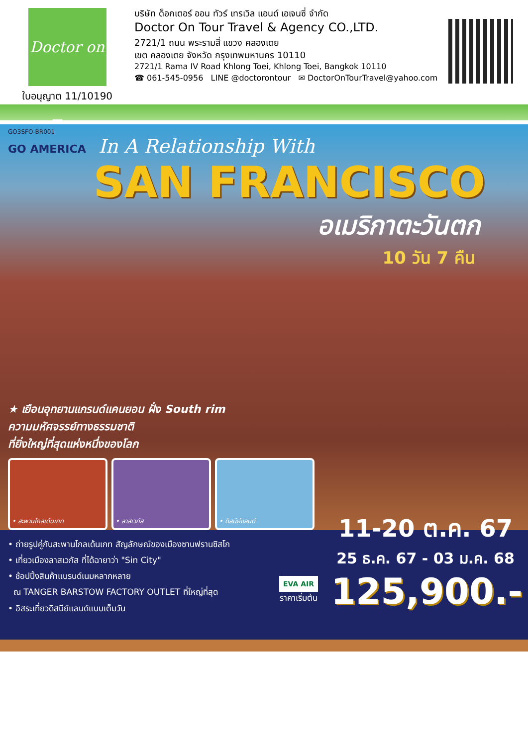Doctor on Tour
ใบอนุญาต 11/10190
บริษัท ด็อกเตอร์ ออน ทัวร์ เทรเวิล แอนด์ เอเจนซี่ จำกัด
Doctor On Tour Travel & Agency CO.,LTD.
2721/1 ถนน พระรามสี่ แขวง คลองเตย
เขต คลองเตย จังหวัด กรุงเทพมหานคร 10110
2721/1 Rama IV Road Khlong Toei, Khlong Toei, Bangkok 10110
☎ 061-545-0956 LINE @doctorontour ✉ DoctorOnTourTravel@yahoo.com
GO3SFO-BR001
GO AMERICA In A Relationship With
SAN FRANCISCO
อเมริกาตะวันตก
10 วัน 7 คืน
★ เยือนอุทยานแกรนด์แคนยอน ฝั่ง South rim
ความมหัศจรรย์ทางธรรมชาติ
ที่ยิ่งใหญ่ที่สุดแห่งหนึ่งของโลก
• สะพานโกลเด้นเกท • ลาสเวกัส • ดิสนีย์แลนด์
• ถ่ายรูปคู่กับสะพานโกลเด้นเกท สัญลักษณ์ของเมืองซานฟรานซิสโก
• เที่ยวเมืองลาสเวกัส ที่ได้ฉายาว่า "Sin City"
• ช้อปปิ้งสินค้าแบรนด์เนมหลากหลาย
ณ TANGER BARSTOW FACTORY OUTLET ที่ใหญ่ที่สุด
• อิสระเที่ยวดิสนีย์แลนด์แบบเต็มวัน
EVA AIR
ราคาเริ่มต้น
11-20 ต.ค. 67
25 ธ.ค. 67 - 03 ม.ค. 68
125,900.-